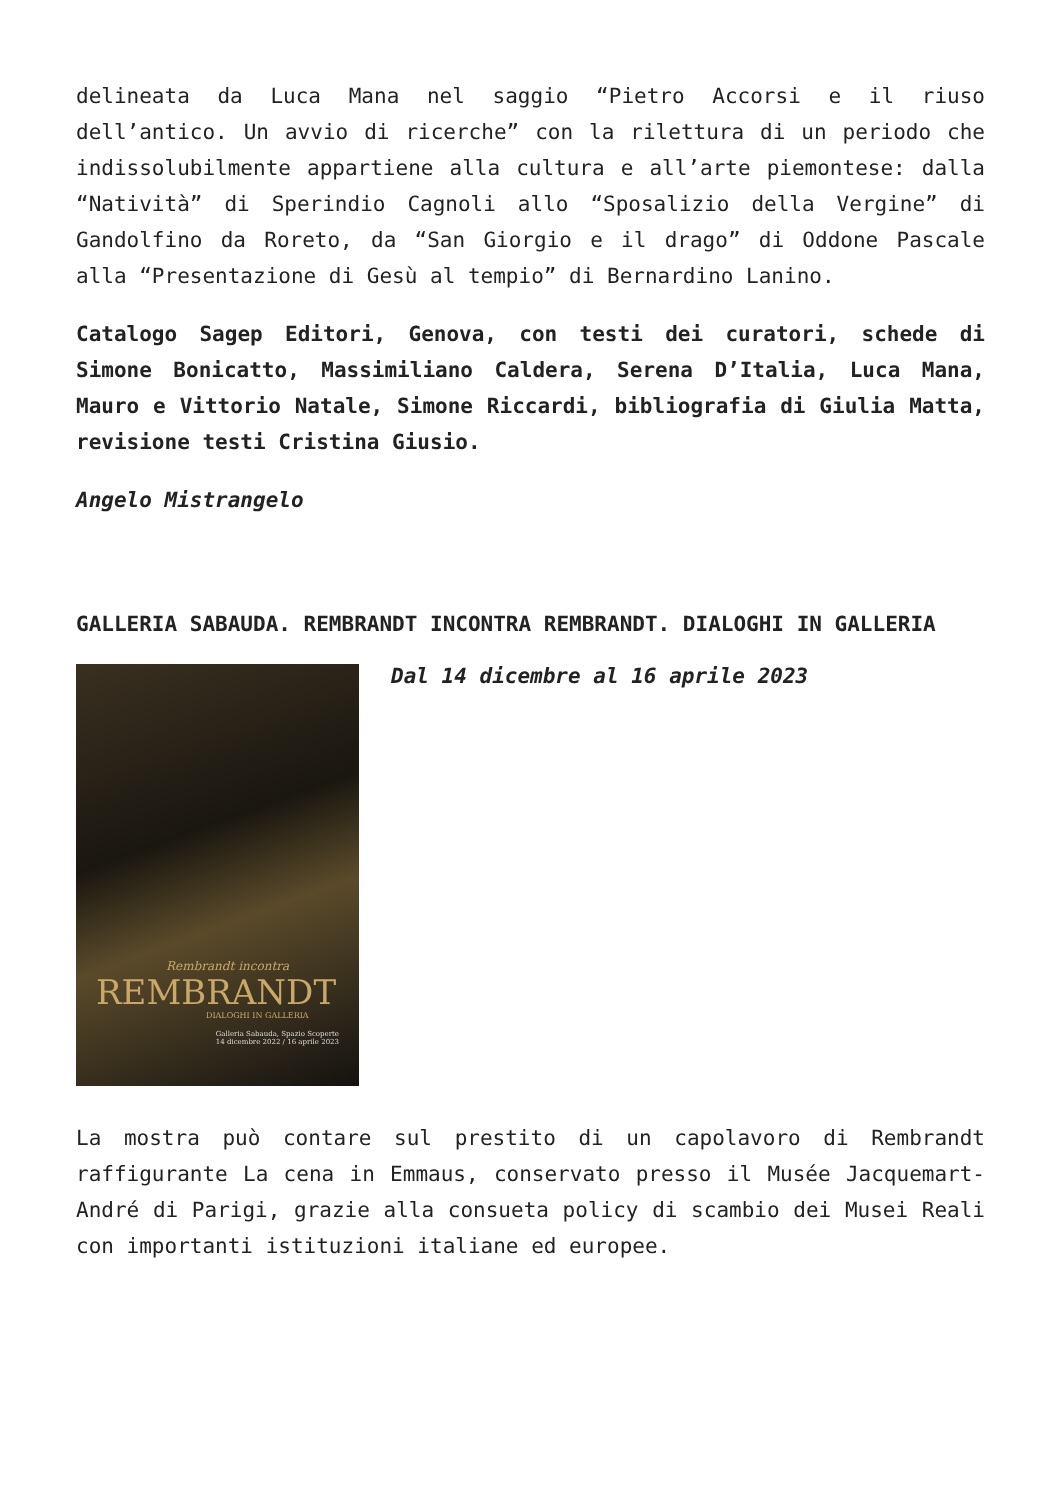delineata da Luca Mana nel saggio “Pietro Accorsi e il riuso dell’antico. Un avvio di ricerche” con la rilettura di un periodo che indissolubilmente appartiene alla cultura e all’arte piemontese: dalla “Natività” di Sperindio Cagnoli allo “Sposalizio della Vergine” di Gandolfino da Roreto, da “San Giorgio e il drago” di Oddone Pascale alla “Presentazione di Gesù al tempio” di Bernardino Lanino.
Catalogo Sagep Editori, Genova, con testi dei curatori, schede di Simone Bonicatto, Massimiliano Caldera, Serena D’Italia, Luca Mana, Mauro e Vittorio Natale, Simone Riccardi, bibliografia di Giulia Matta, revisione testi Cristina Giusio.
Angelo Mistrangelo
GALLERIA SABAUDA. REMBRANDT INCONTRA REMBRANDT. DIALOGHI IN GALLERIA
Rembrandt incontra
REMBRANDT
DIALOGHI IN GALLERIA
Galleria Sabauda, Spazio Scoperte
14 dicembre 2022 / 16 aprile 2023
Dal 14 dicembre al 16 aprile 2023
La mostra può contare sul prestito di un capolavoro di Rembrandt raffigurante La cena in Emmaus, conservato presso il Musée Jacquemart-André di Parigi, grazie alla consueta policy di scambio dei Musei Reali con importanti istituzioni italiane ed europee.